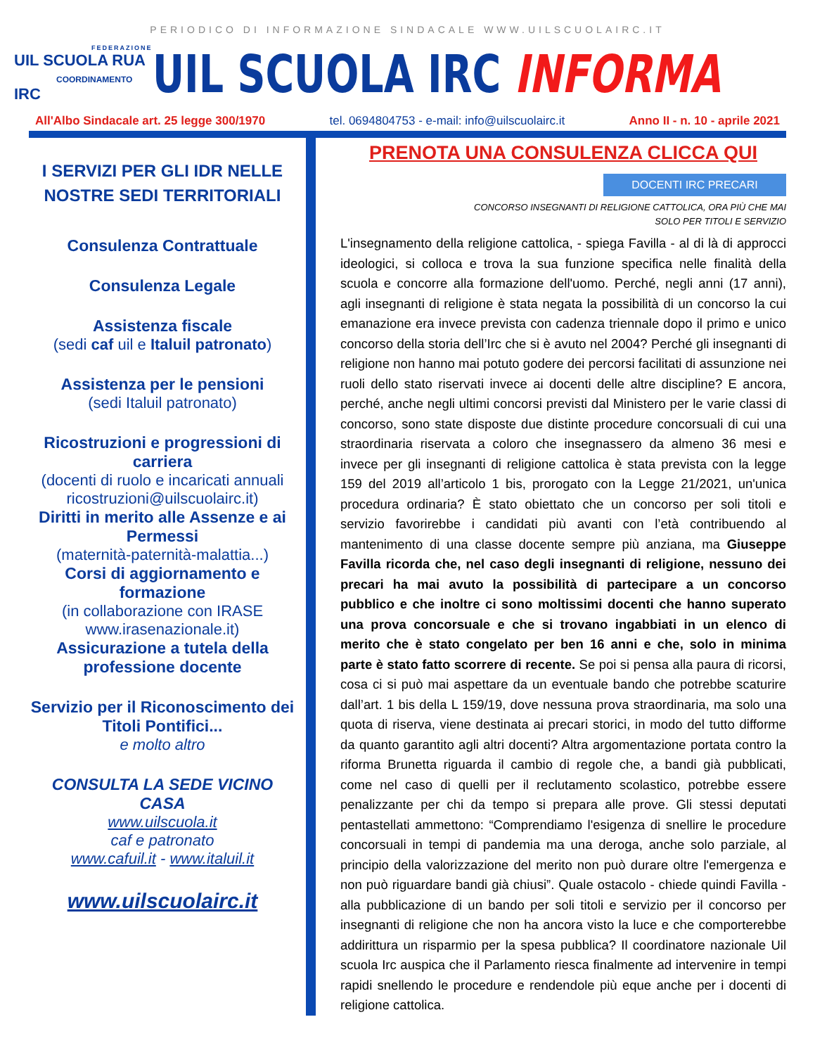PERIODICO DI INFORMAZIONE SINDACALE WWW.UILSCUOLAIRC.IT
FEDERAZIONE
UIL SCUOLA RUA
COORDINAMENTO IRC
UIL SCUOLA IRC INFORMA
All'Albo Sindacale art. 25 legge 300/1970 tel. 0694804753 - e-mail: info@uilscuolairc.it Anno II - n. 10 - aprile 2021
I SERVIZI PER GLI IDR NELLE NOSTRE SEDI TERRITORIALI
Consulenza Contrattuale
Consulenza Legale
Assistenza fiscale
(sedi caf uil e Italuil patronato)
Assistenza per le pensioni
(sedi Italuil patronato)
Ricostruzioni e progressioni di carriera
(docenti di ruolo e incaricati annuali ricostruzioni@uilscuolairc.it)
Diritti in merito alle Assenze e ai Permessi
(maternità-paternità-malattia...)
Corsi di aggiornamento e formazione
(in collaborazione con IRASE www.irasenazionale.it)
Assicurazione a tutela della professione docente
Servizio per il Riconoscimento dei Titoli Pontifici...
e molto altro
CONSULTA LA SEDE VICINO CASA
www.uilscuola.it
caf e patronato
www.cafuil.it - www.italuil.it
www.uilscuolairc.it
PRENOTA UNA CONSULENZA CLICCA QUI
DOCENTI IRC PRECARI
CONCORSO INSEGNANTI DI RELIGIONE CATTOLICA, ORA PIÙ CHE MAI
SOLO PER TITOLI E SERVIZIO
L'insegnamento della religione cattolica, - spiega Favilla - al di là di approcci ideologici, si colloca e trova la sua funzione specifica nelle finalità della scuola e concorre alla formazione dell'uomo. Perché, negli anni (17 anni), agli insegnanti di religione è stata negata la possibilità di un concorso la cui emanazione era invece prevista con cadenza triennale dopo il primo e unico concorso della storia dell’Irc che si è avuto nel 2004? Perché gli insegnanti di religione non hanno mai potuto godere dei percorsi facilitati di assunzione nei ruoli dello stato riservati invece ai docenti delle altre discipline? E ancora, perché, anche negli ultimi concorsi previsti dal Ministero per le varie classi di concorso, sono state disposte due distinte procedure concorsuali di cui una straordinaria riservata a coloro che insegnassero da almeno 36 mesi e invece per gli insegnanti di religione cattolica è stata prevista con la legge 159 del 2019 all’articolo 1 bis, prorogato con la Legge 21/2021, un'unica procedura ordinaria? È stato obiettato che un concorso per soli titoli e servizio favorirebbe i candidati più avanti con l’età contribuendo al mantenimento di una classe docente sempre più anziana, ma Giuseppe Favilla ricorda che, nel caso degli insegnanti di religione, nessuno dei precari ha mai avuto la possibilità di partecipare a un concorso pubblico e che inoltre ci sono moltissimi docenti che hanno superato una prova concorsuale e che si trovano ingabbiati in un elenco di merito che è stato congelato per ben 16 anni e che, solo in minima parte è stato fatto scorrere di recente. Se poi si pensa alla paura di ricorsi, cosa ci si può mai aspettare da un eventuale bando che potrebbe scaturire dall’art. 1 bis della L 159/19, dove nessuna prova straordinaria, ma solo una quota di riserva, viene destinata ai precari storici, in modo del tutto difforme da quanto garantito agli altri docenti? Altra argomentazione portata contro la riforma Brunetta riguarda il cambio di regole che, a bandi già pubblicati, come nel caso di quelli per il reclutamento scolastico, potrebbe essere penalizzante per chi da tempo si prepara alle prove. Gli stessi deputati pentastellati ammettono: “Comprendiamo l'esigenza di snellire le procedure concorsuali in tempi di pandemia ma una deroga, anche solo parziale, al principio della valorizzazione del merito non può durare oltre l'emergenza e non può riguardare bandi già chiusi”. Quale ostacolo - chiede quindi Favilla - alla pubblicazione di un bando per soli titoli e servizio per il concorso per insegnanti di religione che non ha ancora visto la luce e che comporterebbe addirittura un risparmio per la spesa pubblica? Il coordinatore nazionale Uil scuola Irc auspica che il Parlamento riesca finalmente ad intervenire in tempi rapidi snellendo le procedure e rendendole più eque anche per i docenti di religione cattolica.